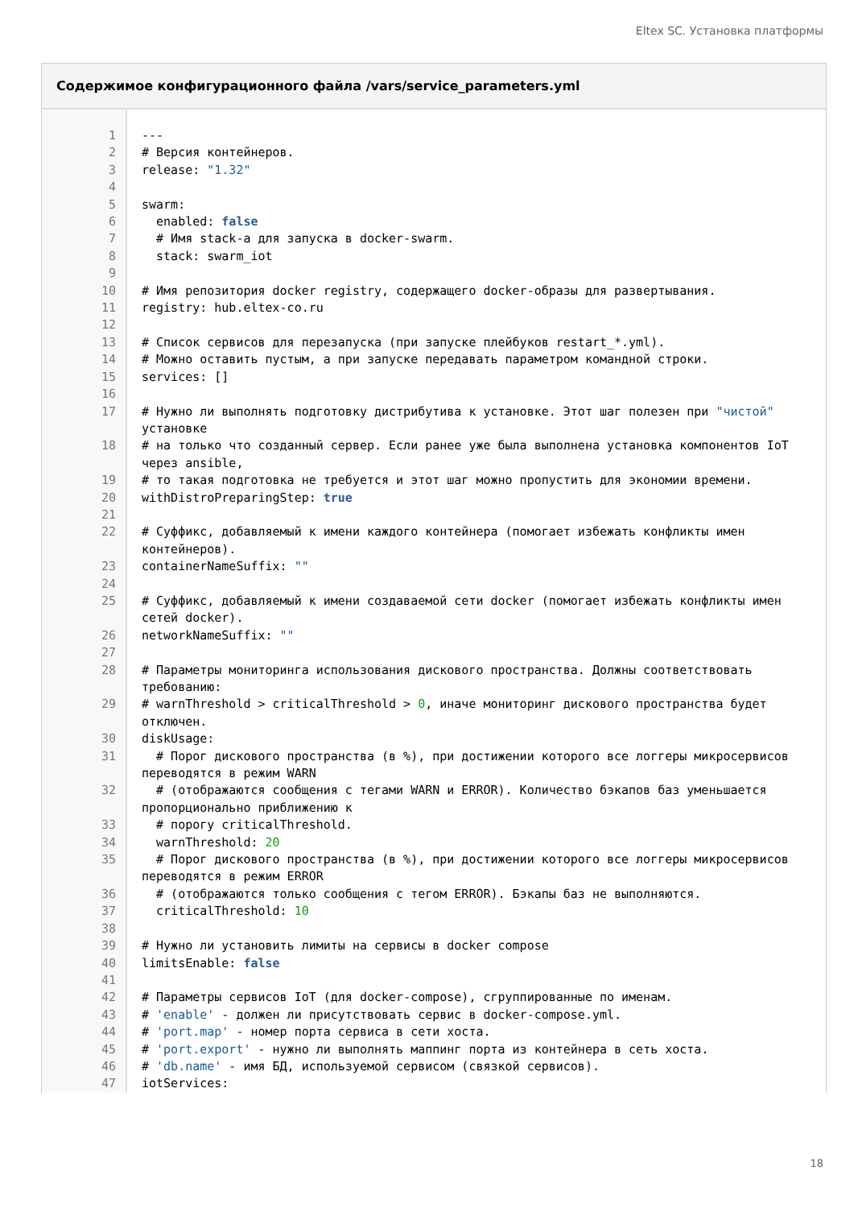Eltex SC. Установка платформы
Содержимое конфигурационного файла /vars/service_parameters.yml
| 1 | --- |
| 2 | # Версия контейнеров. |
| 3 | release: "1.32" |
| 4 | |
| 5 | swarm: |
| 6 | enabled: false |
| 7 | # Имя stack-а для запуска в docker-swarm. |
| 8 | stack: swarm_iot |
| 9 | |
| 10 | # Имя репозитория docker registry, содержащего docker-образы для развертывания. |
| 11 | registry: hub.eltex-co.ru |
| 12 | |
| 13 | # Список сервисов для перезапуска (при запуске плейбуков restart_*.yml). |
| 14 | # Можно оставить пустым, а при запуске передавать параметром командной строки. |
| 15 | services: [] |
| 16 | |
| 17 | # Нужно ли выполнять подготовку дистрибутива к установке. Этот шаг полезен при "чистой" установке |
| 18 | # на только что созданный сервер. Если ранее уже была выполнена установка компонентов IoT через ansible, |
| 19 | # то такая подготовка не требуется и этот шаг можно пропустить для экономии времени. |
| 20 | withDistroPreparingStep: true |
| 21 | |
| 22 | # Суффикс, добавляемый к имени каждого контейнера (помогает избежать конфликты имен контейнеров). |
| 23 | containerNameSuffix: "" |
| 24 | |
| 25 | # Суффикс, добавляемый к имени создаваемой сети docker (помогает избежать конфликты имен сетей docker). |
| 26 | networkNameSuffix: "" |
| 27 | |
| 28 | # Параметры мониторинга использования дискового пространства. Должны соответствовать требованию: |
| 29 | # warnThreshold > criticalThreshold > 0 , иначе мониторинг дискового пространства будет отключен. |
| 30 | diskUsage: |
| 31 | # Порог дискового пространства (в %), при достижении которого все логгеры микросервисов переводятся в режим WARN |
| 32 | # (отображаются сообщения с тегами WARN и ERROR). Количество бэкапов баз уменьшается пропорционально приближению к |
| 33 | # порогу criticalThreshold. |
| 34 | warnThreshold: 20 |
| 35 | # Порог дискового пространства (в %), при достижении которого все логгеры микросервисов переводятся в режим ERROR |
| 36 | # (отображаются только сообщения с тегом ERROR). Бэкапы баз не выполняются. |
| 37 | criticalThreshold: 10 |
| 38 | |
| 39 | # Нужно ли установить лимиты на сервисы в docker compose |
| 40 | limitsEnable: false |
| 41 | |
| 42 | # Параметры сервисов IoT (для docker-compose), сгруппированные по именам. |
| 43 | # 'enable' - должен ли присутствовать сервис в docker-compose.yml. |
| 44 | # 'port.map' - номер порта сервиса в сети хоста. |
| 45 | # 'port.export' - нужно ли выполнять маппинг порта из контейнера в сеть хоста. |
| 46 | # 'db.name' - имя БД, используемой сервисом (связкой сервисов). |
| 47 | iotServices: |
18